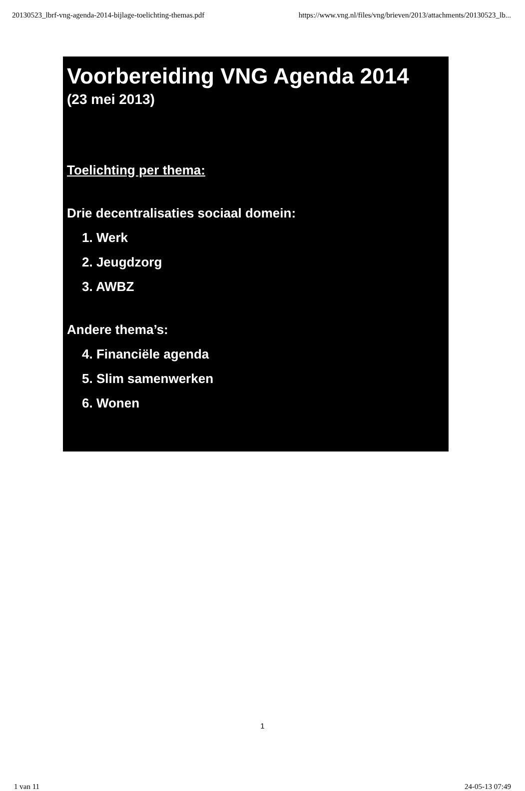20130523_lbrf-vng-agenda-2014-bijlage-toelichting-themas.pdf https://www.vng.nl/files/vng/brieven/2013/attachments/20130523_lb...
Voorbereiding VNG Agenda 2014
(23 mei 2013)
Toelichting per thema:
Drie decentralisaties sociaal domein:
1. Werk
2. Jeugdzorg
3. AWBZ
Andere thema’s:
4. Financiële agenda
5. Slim samenwerken
6. Wonen
1
1 van 11 24-05-13 07:49